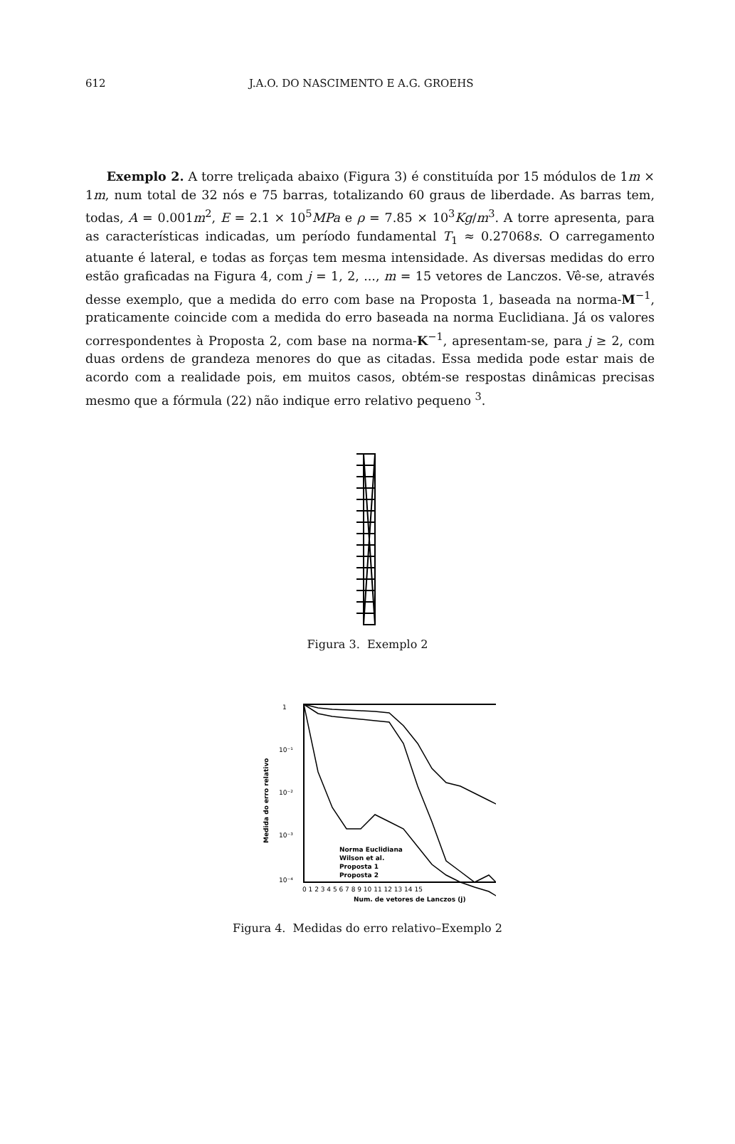612 J.A.O. DO NASCIMENTO E A.G. GROEHS
Exemplo 2. A torre treliçada abaixo (Figura 3) é constituída por 15 módulos de 1m × 1m, num total de 32 nós e 75 barras, totalizando 60 graus de liberdade. As barras tem, todas, A = 0.001m<sup>2</sup>, E = 2.1 × 10<sup>5</sup>MPa e ρ = 7.85 × 10<sup>3</sup>Kg/m<sup>3</sup>. A torre apresenta, para as características indicadas, um período fundamental T<sub>1</sub> ≈ 0.27068s. O carregamento atuante é lateral, e todas as forças tem mesma intensidade. As diversas medidas do erro estão graficadas na Figura 4, com j = 1, 2, ..., m = 15 vetores de Lanczos. Vê-se, através desse exemplo, que a medida do erro com base na Proposta 1, baseada na norma-M<sup>−1</sup>, praticamente coincide com a medida do erro baseada na norma Euclidiana. Já os valores correspondentes à Proposta 2, com base na norma-K<sup>−1</sup>, apresentam-se, para j ≥ 2, com duas ordens de grandeza menores do que as citadas. Essa medida pode estar mais de acordo com a realidade pois, em muitos casos, obtém-se respostas dinâmicas precisas mesmo que a fórmula (22) não indique erro relativo pequeno <sup>3</sup>.
Figura 3. Exemplo 2
1
10⁻¹
10⁻²
10⁻³
10⁻⁴
Medida do erro relativo
Norma Euclidiana
Wilson et al.
Proposta 1
Proposta 2
0 1 2 3 4 5 6 7 8 9 10 11 12 13 14 15
Num. de vetores de Lanczos (j)
Figura 4. Medidas do erro relativo–Exemplo 2